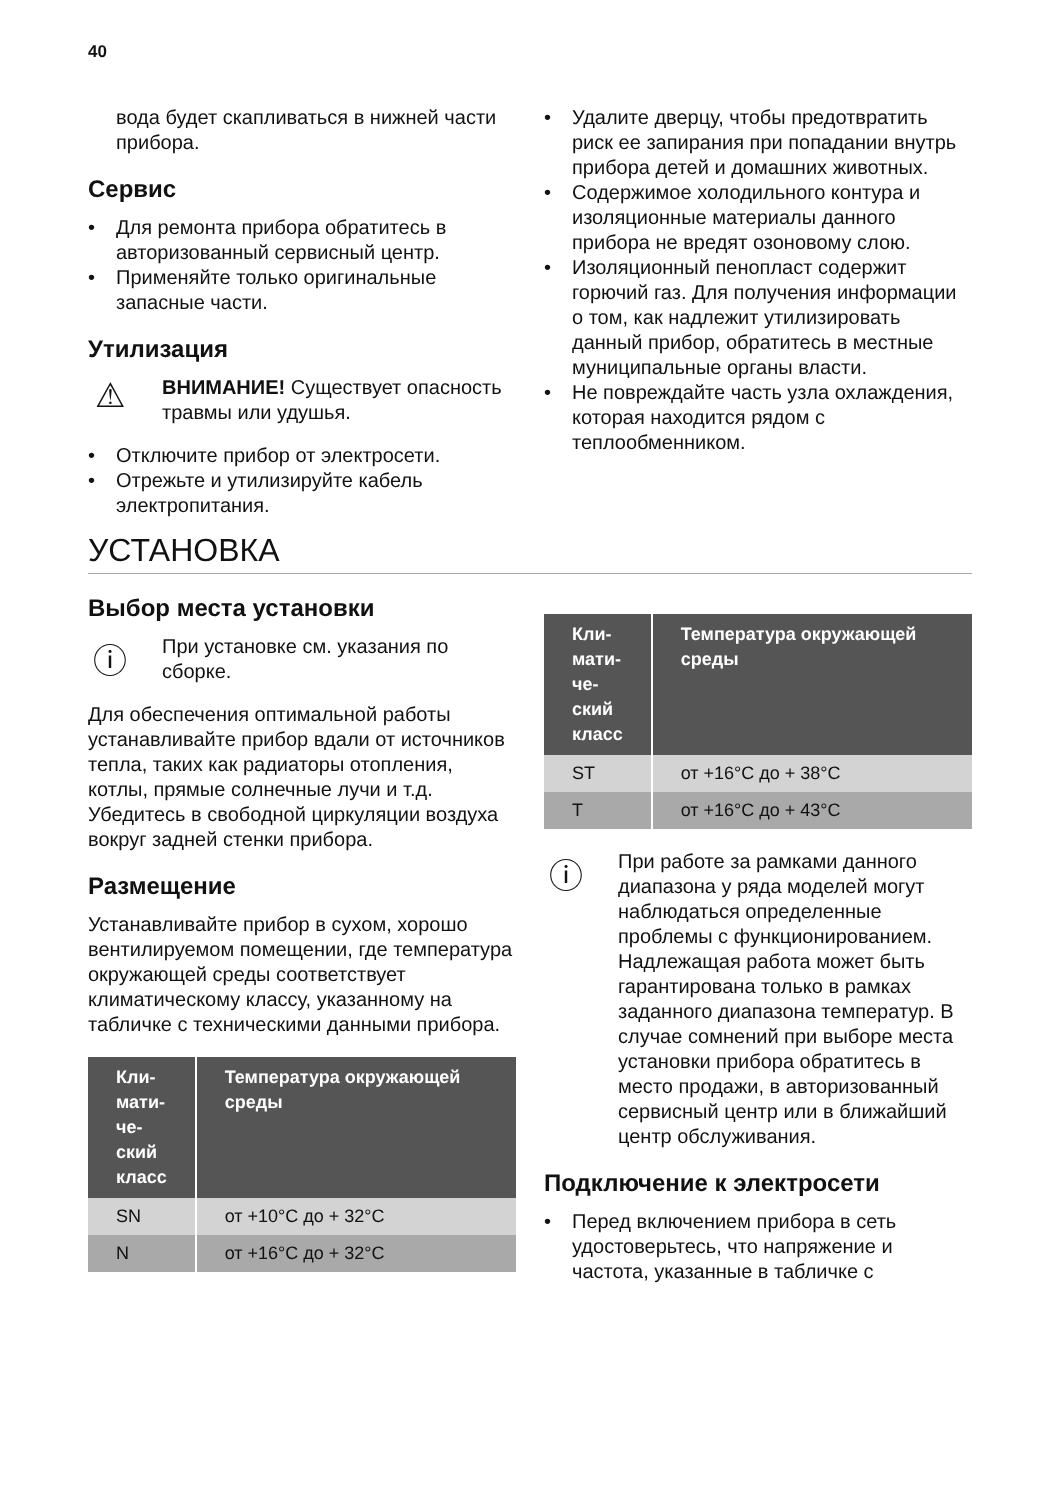40
вода будет скапливаться в нижней части прибора.
Сервис
• Для ремонта прибора обратитесь в авторизованный сервисный центр.
• Применяйте только оригинальные запасные части.
Утилизация
⚠
ВНИМАНИЕ! Существует опасность травмы или удушья.
• Отключите прибор от электросети.
• Отрежьте и утилизируйте кабель электропитания.
• Удалите дверцу, чтобы предотвратить риск ее запирания при попадании внутрь прибора детей и домашних животных.
• Содержимое холодильного контура и изоляционные материалы данного прибора не вредят озоновому слою.
• Изоляционный пенопласт содержит горючий газ. Для получения информации о том, как надлежит утилизировать данный прибор, обратитесь в местные муниципальные органы власти.
• Не повреждайте часть узла охлаждения, которая находится рядом с теплообменником.
УСТАНОВКА
Выбор места установки
ⓘ
При установке см. указания по сборке.
Для обеспечения оптимальной работы устанавливайте прибор вдали от источников тепла, таких как радиаторы отопления, котлы, прямые солнечные лучи и т.д. Убедитесь в свободной циркуляции воздуха вокруг задней стенки прибора.
Размещение
Устанавливайте прибор в сухом, хорошо вентилируемом помещении, где температура окружающей среды соответствует климатическому классу, указанному на табличке с техническими данными прибора.
| Кли-мати-че-ский класс | Температура окружающей среды |
| --- | --- |
| SN | от +10°C до + 32°C |
| N | от +16°C до + 32°C |
| Кли-мати-че-ский класс | Температура окружающей среды |
| --- | --- |
| ST | от +16°C до + 38°C |
| T | от +16°C до + 43°C |
ⓘ
При работе за рамками данного диапазона у ряда моделей могут наблюдаться определенные проблемы с функционированием. Надлежащая работа может быть гарантирована только в рамках заданного диапазона температур. В случае сомнений при выборе места установки прибора обратитесь в место продажи, в авторизованный сервисный центр или в ближайший центр обслуживания.
Подключение к электросети
• Перед включением прибора в сеть удостоверьтесь, что напряжение и частота, указанные в табличке с